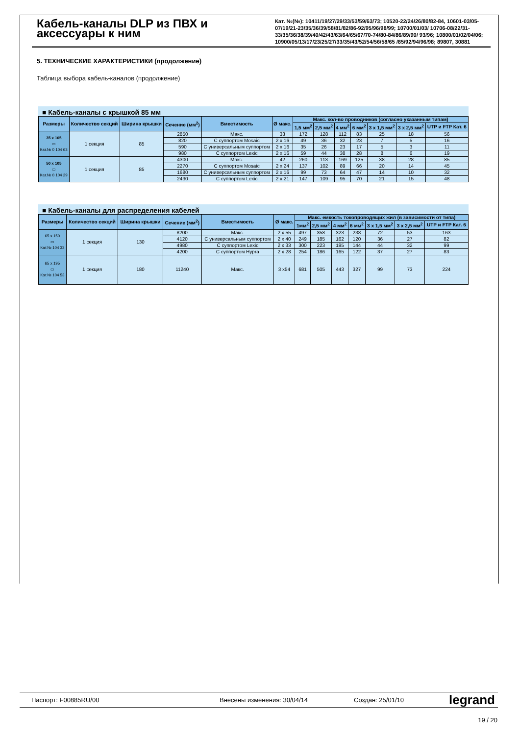Кабель-каналы DLP из ПВХ и аксессуары к ним
Кат. №(№): 10411/19/27/29/33/53/59/63/73; 10520-22/24/26/80/82-84, 10601-03/05-07/19/21-23/35/36/39/58/81/82/86-92/95/96/98/99; 10700/01/03/ 10706-08/22/31-33/35/36/38/39/40/42/43/63/64/65/67/70-74/80-84/86/89/90/ 93/96; 10800/01/02/04/06; 10900/05/13/17/23/25/27/33/35/43/52/54/56/58/65 /85/92/94/96/98; 89807, 30881
5. ТЕХНИЧЕСКИЕ ХАРАКТЕРИСТИКИ (продолжение)
Таблица выбора кабель-каналов (продолжение)
■ Кабель-каналы с крышкой 85 мм
| Размеры | Количество секций | Ширина крышки | Сечение (мм<sup>2</sup>) | Вместимость | Ø макс. | Макс. кол-во проводников (согласно указанным типам) | | | | | | |
| --- | --- | --- | --- | --- | --- | --- | --- | --- | --- | --- | --- | --- |
| | | | | | | 1,5 мм<sup>2</sup> | 2,5 мм<sup>2</sup> | 4 мм<sup>2</sup> | 6 мм<sup>2</sup> | 3 x 1,5 мм<sup>2</sup> | 3 x 2,5 мм<sup>2</sup> | UTP и FTP Кат. 6 |
| 35 x 105 ▭ Кат.№ 0 104 63 | 1 секция | 85 | 2850 | Макс. | 33 | 172 | 128 | 112 | 83 | 25 | 18 | 56 |
| | | | 820 | С суппортом Mosaic | 2 x 16 | 49 | 36 | 32 | 23 | 7 | 5 | 16 |
| | | | 590 | С универсальным суппортом | 2 x 16 | 35 | 26 | 23 | 17 | 5 | 3 | 11 |
| | | | 980 | С суппортом Lexic | 2 x 16 | 59 | 44 | 38 | 28 | 8 | 6 | 19 |
| 50 x 105 ▭ Кат.№ 0 104 29 | 1 секция | 85 | 4300 | Макс. | 42 | 260 | 113 | 169 | 125 | 38 | 28 | 85 |
| | | | 2270 | С суппортом Mosaic | 2 x 24 | 137 | 102 | 89 | 66 | 20 | 14 | 45 |
| | | | 1680 | С универсальным суппортом | 2 x 16 | 99 | 73 | 64 | 47 | 14 | 10 | 32 |
| | | | 2430 | С суппортом Lexic | 2 x 21 | 147 | 109 | 95 | 70 | 21 | 15 | 48 |
■ Кабель-каналы для распределения кабелей
| Размеры | Количество секций | Ширина крышки | Сечение (мм<sup>2</sup>) | Вместимость | Ø макс. | Макс. емкость токопроводящих жил (в зависимости от типа) | | | | | | |
| --- | --- | --- | --- | --- | --- | --- | --- | --- | --- | --- | --- | --- |
| | | | | | | 1мм<sup>2</sup> | 2,5 мм<sup>2</sup> | 4 мм<sup>2</sup> | 6 мм<sup>2</sup> | 3 x 1,5 мм<sup>2</sup> | 3 x 2,5 мм<sup>2</sup> | UTP и FTP Кат. 6 |
| 65 x 150 ▭ Кат.№ 104 33 | 1 секция | 130 | 8200 | Макс. | 2 x 55 | 497 | 358 | 323 | 238 | 72 | 53 | 163 |
| | | | 4120 | С универсальным суппортом | 2 x 40 | 249 | 185 | 162 | 120 | 36 | 27 | 82 |
| | | | 4980 | С суппортом Lexic | 2 x 33 | 300 | 223 | 195 | 144 | 44 | 32 | 99 |
| | | | 4200 | С суппортом Hypra | 2 x 28 | 254 | 186 | 165 | 122 | 37 | 27 | 83 |
| 65 x 195 ▭ Кат.№ 104 53 | 1 секция | 180 | 11240 | Макс. | 3 x54 | 681 | 505 | 443 | 327 | 99 | 73 | 224 |
Паспорт: F00885RU/00 Внесены изменения: 30/04/14 Создан: 25/01/10 legrand
19 / 20